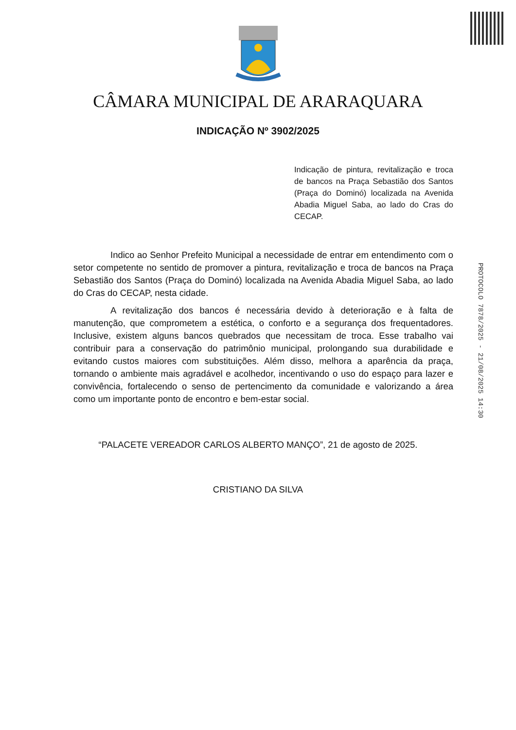CÂMARA MUNICIPAL DE ARARAQUARA
INDICAÇÃO Nº 3902/2025
Indicação de pintura, revitalização e troca de bancos na Praça Sebastião dos Santos (Praça do Dominó) localizada na Avenida Abadia Miguel Saba, ao lado do Cras do CECAP.
Indico ao Senhor Prefeito Municipal a necessidade de entrar em entendimento com o setor competente no sentido de promover a pintura, revitalização e troca de bancos na Praça Sebastião dos Santos (Praça do Dominó) localizada na Avenida Abadia Miguel Saba, ao lado do Cras do CECAP, nesta cidade.
A revitalização dos bancos é necessária devido à deterioração e à falta de manutenção, que comprometem a estética, o conforto e a segurança dos frequentadores. Inclusive, existem alguns bancos quebrados que necessitam de troca. Esse trabalho vai contribuir para a conservação do patrimônio municipal, prolongando sua durabilidade e evitando custos maiores com substituições. Além disso, melhora a aparência da praça, tornando o ambiente mais agradável e acolhedor, incentivando o uso do espaço para lazer e convivência, fortalecendo o senso de pertencimento da comunidade e valorizando a área como um importante ponto de encontro e bem-estar social.
“PALACETE VEREADOR CARLOS ALBERTO MANÇO”, 21 de agosto de 2025.
CRISTIANO DA SILVA
PROTOCOLO 7878/2025 - 21/08/2025 14:30